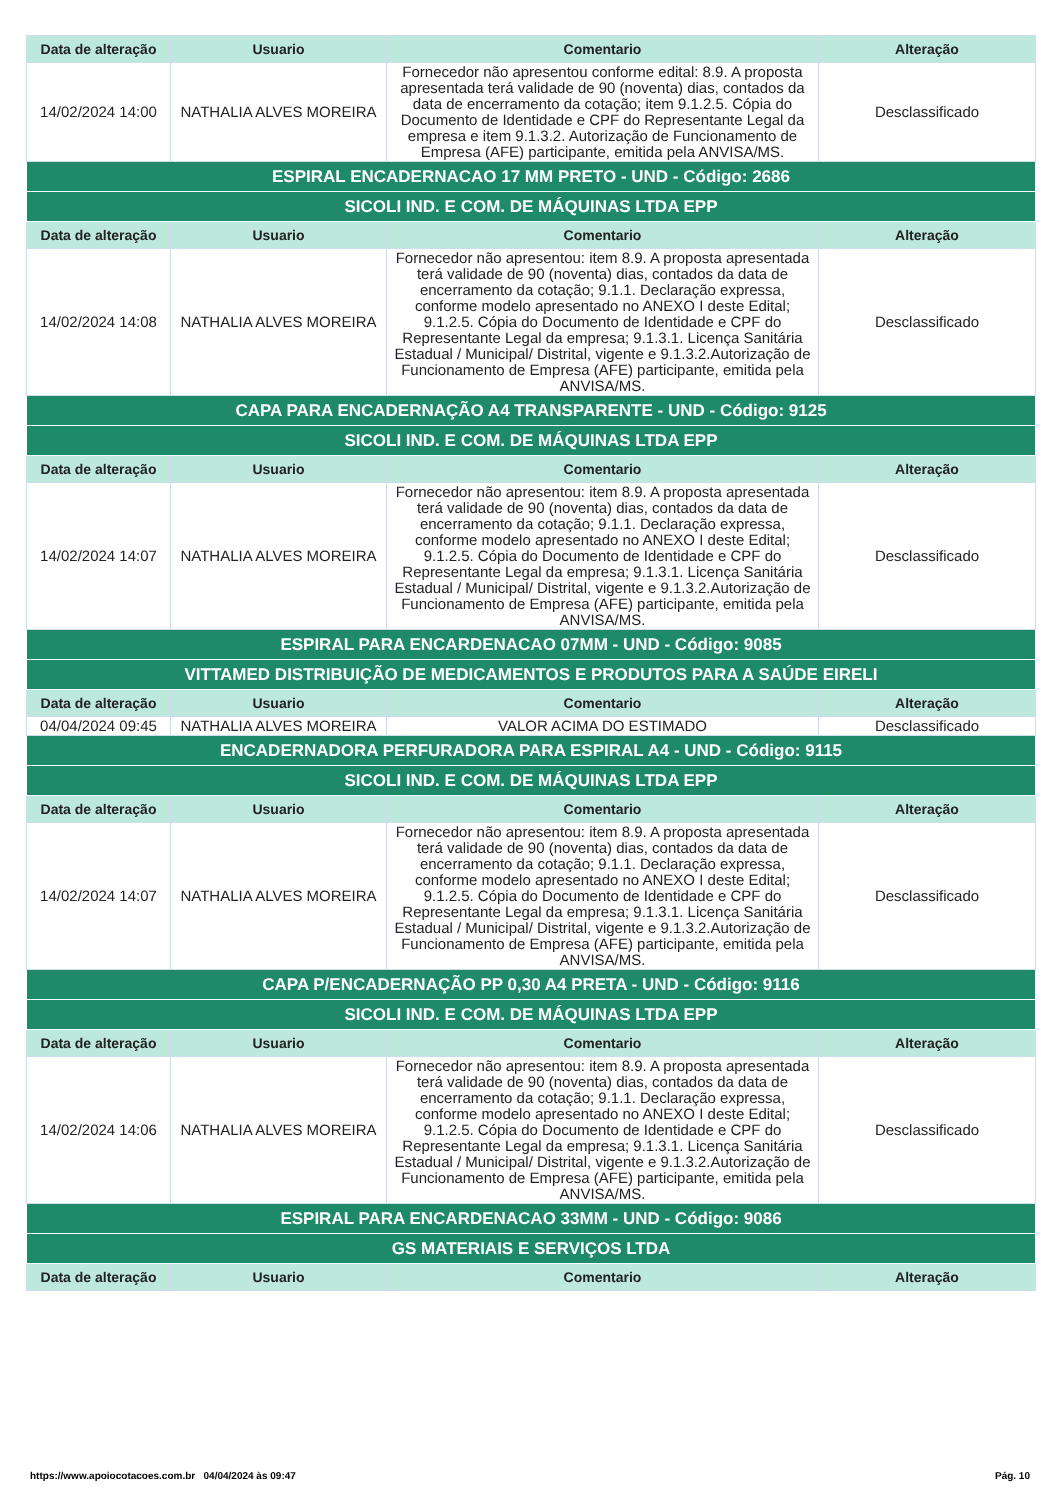| Data de alteração | Usuario | Comentario | Alteração |
| --- | --- | --- | --- |
| 14/02/2024 14:00 | NATHALIA ALVES MOREIRA | Fornecedor não apresentou conforme edital: 8.9. A proposta apresentada terá validade de 90 (noventa) dias, contados da data de encerramento da cotação; item 9.1.2.5. Cópia do Documento de Identidade e CPF do Representante Legal da empresa e item 9.1.3.2. Autorização de Funcionamento de Empresa (AFE) participante, emitida pela ANVISA/MS. | Desclassificado |
| ESPIRAL ENCADERNACAO 17 MM PRETO - UND - Código: 2686 | | | |
| SICOLI IND. E COM. DE MÁQUINAS LTDA EPP | | | |
| Data de alteração | Usuario | Comentario | Alteração |
| 14/02/2024 14:08 | NATHALIA ALVES MOREIRA | Fornecedor não apresentou: item 8.9. A proposta apresentada terá validade de 90 (noventa) dias, contados da data de encerramento da cotação; 9.1.1. Declaração expressa, conforme modelo apresentado no ANEXO I deste Edital; 9.1.2.5. Cópia do Documento de Identidade e CPF do Representante Legal da empresa; 9.1.3.1. Licença Sanitária Estadual / Municipal/ Distrital, vigente e 9.1.3.2.Autorização de Funcionamento de Empresa (AFE) participante, emitida pela ANVISA/MS. | Desclassificado |
| CAPA PARA ENCADERNAÇÃO A4 TRANSPARENTE - UND - Código: 9125 | | | |
| SICOLI IND. E COM. DE MÁQUINAS LTDA EPP | | | |
| Data de alteração | Usuario | Comentario | Alteração |
| 14/02/2024 14:07 | NATHALIA ALVES MOREIRA | Fornecedor não apresentou: item 8.9. A proposta apresentada terá validade de 90 (noventa) dias, contados da data de encerramento da cotação; 9.1.1. Declaração expressa, conforme modelo apresentado no ANEXO I deste Edital; 9.1.2.5. Cópia do Documento de Identidade e CPF do Representante Legal da empresa; 9.1.3.1. Licença Sanitária Estadual / Municipal/ Distrital, vigente e 9.1.3.2.Autorização de Funcionamento de Empresa (AFE) participante, emitida pela ANVISA/MS. | Desclassificado |
| ESPIRAL PARA ENCARDENACAO 07MM - UND - Código: 9085 | | | |
| VITTAMED DISTRIBUIÇÃO DE MEDICAMENTOS E PRODUTOS PARA A SAÚDE EIRELI | | | |
| Data de alteração | Usuario | Comentario | Alteração |
| 04/04/2024 09:45 | NATHALIA ALVES MOREIRA | VALOR ACIMA DO ESTIMADO | Desclassificado |
| ENCADERNADORA PERFURADORA PARA ESPIRAL A4 - UND - Código: 9115 | | | |
| SICOLI IND. E COM. DE MÁQUINAS LTDA EPP | | | |
| Data de alteração | Usuario | Comentario | Alteração |
| 14/02/2024 14:07 | NATHALIA ALVES MOREIRA | Fornecedor não apresentou: item 8.9. A proposta apresentada terá validade de 90 (noventa) dias, contados da data de encerramento da cotação; 9.1.1. Declaração expressa, conforme modelo apresentado no ANEXO I deste Edital; 9.1.2.5. Cópia do Documento de Identidade e CPF do Representante Legal da empresa; 9.1.3.1. Licença Sanitária Estadual / Municipal/ Distrital, vigente e 9.1.3.2.Autorização de Funcionamento de Empresa (AFE) participante, emitida pela ANVISA/MS. | Desclassificado |
| CAPA P/ENCADERNAÇÃO PP 0,30 A4 PRETA - UND - Código: 9116 | | | |
| SICOLI IND. E COM. DE MÁQUINAS LTDA EPP | | | |
| Data de alteração | Usuario | Comentario | Alteração |
| 14/02/2024 14:06 | NATHALIA ALVES MOREIRA | Fornecedor não apresentou: item 8.9. A proposta apresentada terá validade de 90 (noventa) dias, contados da data de encerramento da cotação; 9.1.1. Declaração expressa, conforme modelo apresentado no ANEXO I deste Edital; 9.1.2.5. Cópia do Documento de Identidade e CPF do Representante Legal da empresa; 9.1.3.1. Licença Sanitária Estadual / Municipal/ Distrital, vigente e 9.1.3.2.Autorização de Funcionamento de Empresa (AFE) participante, emitida pela ANVISA/MS. | Desclassificado |
| ESPIRAL PARA ENCARDENACAO 33MM - UND - Código: 9086 | | | |
| GS MATERIAIS E SERVIÇOS LTDA | | | |
| Data de alteração | Usuario | Comentario | Alteração |
https://www.apoiocotacoes.com.br 04/04/2024 às 09:47 Pág. 10